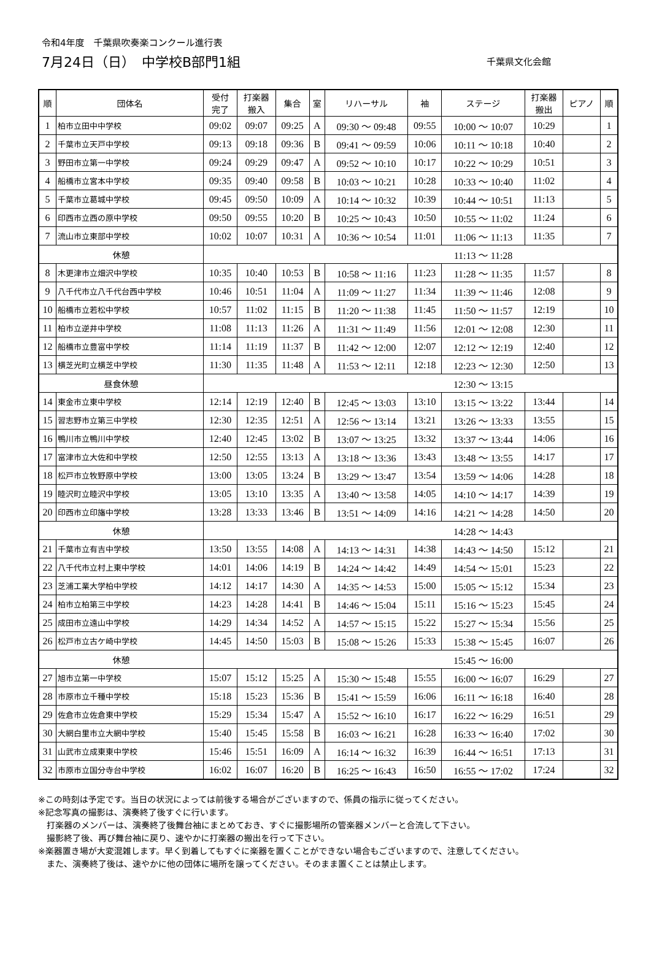令和4年度　千葉県吹奏楽コンクール進行表
7月24日（日）　中学校B部門1組 千葉県文化会館
| 順 | 団体名 | 受付 完了 | 打楽器 搬入 | 集合 | 室 | リハーサル | 袖 | ステージ | 打楽器 搬出 | ピアノ | 順 |
| --- | --- | --- | --- | --- | --- | --- | --- | --- | --- | --- | --- |
| 1 | 柏市立田中中学校 | 09:02 | 09:07 | 09:25 | A | 09:30 ～ 09:48 | 09:55 | 10:00 ～ 10:07 | 10:29 | | 1 |
| 2 | 千葉市立天戸中学校 | 09:13 | 09:18 | 09:36 | B | 09:41 ～ 09:59 | 10:06 | 10:11 ～ 10:18 | 10:40 | | 2 |
| 3 | 野田市立第一中学校 | 09:24 | 09:29 | 09:47 | A | 09:52 ～ 10:10 | 10:17 | 10:22 ～ 10:29 | 10:51 | | 3 |
| 4 | 船橋市立宮本中学校 | 09:35 | 09:40 | 09:58 | B | 10:03 ～ 10:21 | 10:28 | 10:33 ～ 10:40 | 11:02 | | 4 |
| 5 | 千葉市立葛城中学校 | 09:45 | 09:50 | 10:09 | A | 10:14 ～ 10:32 | 10:39 | 10:44 ～ 10:51 | 11:13 | | 5 |
| 6 | 印西市立西の原中学校 | 09:50 | 09:55 | 10:20 | B | 10:25 ～ 10:43 | 10:50 | 10:55 ～ 11:02 | 11:24 | | 6 |
| 7 | 流山市立東部中学校 | 10:02 | 10:07 | 10:31 | A | 10:36 ～ 10:54 | 11:01 | 11:06 ～ 11:13 | 11:35 | | 7 |
| 休憩 | | | | | | | | 11:13 ～ 11:28 | | | |
| 8 | 木更津市立畑沢中学校 | 10:35 | 10:40 | 10:53 | B | 10:58 ～ 11:16 | 11:23 | 11:28 ～ 11:35 | 11:57 | | 8 |
| 9 | 八千代市立八千代台西中学校 | 10:46 | 10:51 | 11:04 | A | 11:09 ～ 11:27 | 11:34 | 11:39 ～ 11:46 | 12:08 | | 9 |
| 10 | 船橋市立若松中学校 | 10:57 | 11:02 | 11:15 | B | 11:20 ～ 11:38 | 11:45 | 11:50 ～ 11:57 | 12:19 | | 10 |
| 11 | 柏市立逆井中学校 | 11:08 | 11:13 | 11:26 | A | 11:31 ～ 11:49 | 11:56 | 12:01 ～ 12:08 | 12:30 | | 11 |
| 12 | 船橋市立豊富中学校 | 11:14 | 11:19 | 11:37 | B | 11:42 ～ 12:00 | 12:07 | 12:12 ～ 12:19 | 12:40 | | 12 |
| 13 | 横芝光町立横芝中学校 | 11:30 | 11:35 | 11:48 | A | 11:53 ～ 12:11 | 12:18 | 12:23 ～ 12:30 | 12:50 | | 13 |
| 昼食休憩 | | | | | | | | 12:30 ～ 13:15 | | | |
| 14 | 東金市立東中学校 | 12:14 | 12:19 | 12:40 | B | 12:45 ～ 13:03 | 13:10 | 13:15 ～ 13:22 | 13:44 | | 14 |
| 15 | 習志野市立第三中学校 | 12:30 | 12:35 | 12:51 | A | 12:56 ～ 13:14 | 13:21 | 13:26 ～ 13:33 | 13:55 | | 15 |
| 16 | 鴨川市立鴨川中学校 | 12:40 | 12:45 | 13:02 | B | 13:07 ～ 13:25 | 13:32 | 13:37 ～ 13:44 | 14:06 | | 16 |
| 17 | 富津市立大佐和中学校 | 12:50 | 12:55 | 13:13 | A | 13:18 ～ 13:36 | 13:43 | 13:48 ～ 13:55 | 14:17 | | 17 |
| 18 | 松戸市立牧野原中学校 | 13:00 | 13:05 | 13:24 | B | 13:29 ～ 13:47 | 13:54 | 13:59 ～ 14:06 | 14:28 | | 18 |
| 19 | 睦沢町立睦沢中学校 | 13:05 | 13:10 | 13:35 | A | 13:40 ～ 13:58 | 14:05 | 14:10 ～ 14:17 | 14:39 | | 19 |
| 20 | 印西市立印旛中学校 | 13:28 | 13:33 | 13:46 | B | 13:51 ～ 14:09 | 14:16 | 14:21 ～ 14:28 | 14:50 | | 20 |
| 休憩 | | | | | | | | 14:28 ～ 14:43 | | | |
| 21 | 千葉市立有吉中学校 | 13:50 | 13:55 | 14:08 | A | 14:13 ～ 14:31 | 14:38 | 14:43 ～ 14:50 | 15:12 | | 21 |
| 22 | 八千代市立村上東中学校 | 14:01 | 14:06 | 14:19 | B | 14:24 ～ 14:42 | 14:49 | 14:54 ～ 15:01 | 15:23 | | 22 |
| 23 | 芝浦工業大学柏中学校 | 14:12 | 14:17 | 14:30 | A | 14:35 ～ 14:53 | 15:00 | 15:05 ～ 15:12 | 15:34 | | 23 |
| 24 | 柏市立柏第三中学校 | 14:23 | 14:28 | 14:41 | B | 14:46 ～ 15:04 | 15:11 | 15:16 ～ 15:23 | 15:45 | | 24 |
| 25 | 成田市立遠山中学校 | 14:29 | 14:34 | 14:52 | A | 14:57 ～ 15:15 | 15:22 | 15:27 ～ 15:34 | 15:56 | | 25 |
| 26 | 松戸市立古ケ崎中学校 | 14:45 | 14:50 | 15:03 | B | 15:08 ～ 15:26 | 15:33 | 15:38 ～ 15:45 | 16:07 | | 26 |
| 休憩 | | | | | | | | 15:45 ～ 16:00 | | | |
| 27 | 旭市立第一中学校 | 15:07 | 15:12 | 15:25 | A | 15:30 ～ 15:48 | 15:55 | 16:00 ～ 16:07 | 16:29 | | 27 |
| 28 | 市原市立千種中学校 | 15:18 | 15:23 | 15:36 | B | 15:41 ～ 15:59 | 16:06 | 16:11 ～ 16:18 | 16:40 | | 28 |
| 29 | 佐倉市立佐倉東中学校 | 15:29 | 15:34 | 15:47 | A | 15:52 ～ 16:10 | 16:17 | 16:22 ～ 16:29 | 16:51 | | 29 |
| 30 | 大網白里市立大網中学校 | 15:40 | 15:45 | 15:58 | B | 16:03 ～ 16:21 | 16:28 | 16:33 ～ 16:40 | 17:02 | | 30 |
| 31 | 山武市立成東東中学校 | 15:46 | 15:51 | 16:09 | A | 16:14 ～ 16:32 | 16:39 | 16:44 ～ 16:51 | 17:13 | | 31 |
| 32 | 市原市立国分寺台中学校 | 16:02 | 16:07 | 16:20 | B | 16:25 ～ 16:43 | 16:50 | 16:55 ～ 17:02 | 17:24 | | 32 |
※この時刻は予定です。当日の状況によっては前後する場合がございますので、係員の指示に従ってください。
※記念写真の撮影は、演奏終了後すぐに行います。
　打楽器のメンバーは、演奏終了後舞台袖にまとめておき、すぐに撮影場所の管楽器メンバーと合流して下さい。
　撮影終了後、再び舞台袖に戻り、速やかに打楽器の搬出を行って下さい。
※楽器置き場が大変混雑します。早く到着してもすぐに楽器を置くことができない場合もございますので、注意してください。
　また、演奏終了後は、速やかに他の団体に場所を譲ってください。そのまま置くことは禁止します。